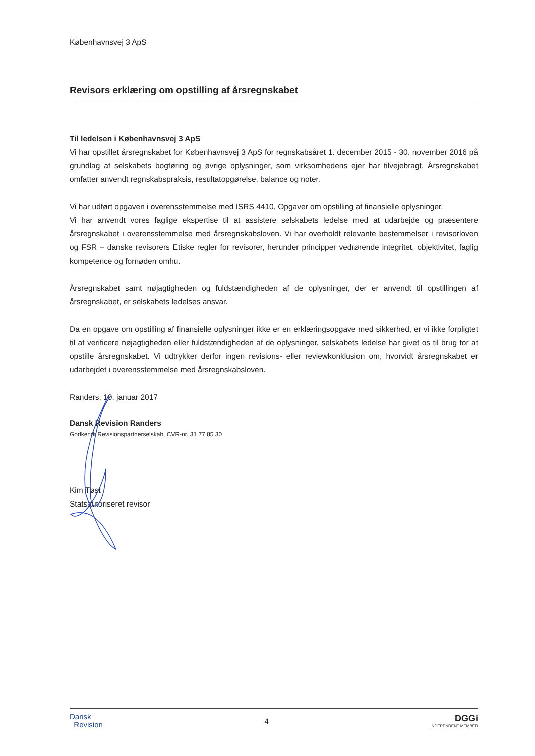Københavnsvej 3 ApS
Revisors erklæring om opstilling af årsregnskabet
Til ledelsen i Københavnsvej 3 ApS
Vi har opstillet årsregnskabet for Københavnsvej 3 ApS for regnskabsåret 1. december 2015 - 30. november 2016 på grundlag af selskabets bogføring og øvrige oplysninger, som virksomhedens ejer har tilvejebragt. Årsregnskabet omfatter anvendt regnskabspraksis, resultatopgørelse, balance og noter.
Vi har udført opgaven i overensstemmelse med ISRS 4410, Opgaver om opstilling af finansielle oplysninger.
Vi har anvendt vores faglige ekspertise til at assistere selskabets ledelse med at udarbejde og præsentere årsregnskabet i overensstemmelse med årsregnskabsloven. Vi har overholdt relevante bestemmelser i revisorloven og FSR – danske revisorers Etiske regler for revisorer, herunder principper vedrørende integritet, objektivitet, faglig kompetence og fornøden omhu.
Årsregnskabet samt nøjagtigheden og fuldstændigheden af de oplysninger, der er anvendt til opstillingen af årsregnskabet, er selskabets ledelses ansvar.
Da en opgave om opstilling af finansielle oplysninger ikke er en erklæringsopgave med sikkerhed, er vi ikke forpligtet til at verificere nøjagtigheden eller fuldstændigheden af de oplysninger, selskabets ledelse har givet os til brug for at opstille årsregnskabet. Vi udtrykker derfor ingen revisions- eller reviewkonklusion om, hvorvidt årsregnskabet er udarbejdet i overensstemmelse med årsregnskabsloven.
Randers, 10. januar 2017
Dansk Revision Randers
Godkendt Revisionspartnerselskab, CVR-nr. 31 77 85 30
Kim Tøst
Statsautoriseret revisor
Dansk
Revision
4
DGGi
INDEPENDENT MEMBER